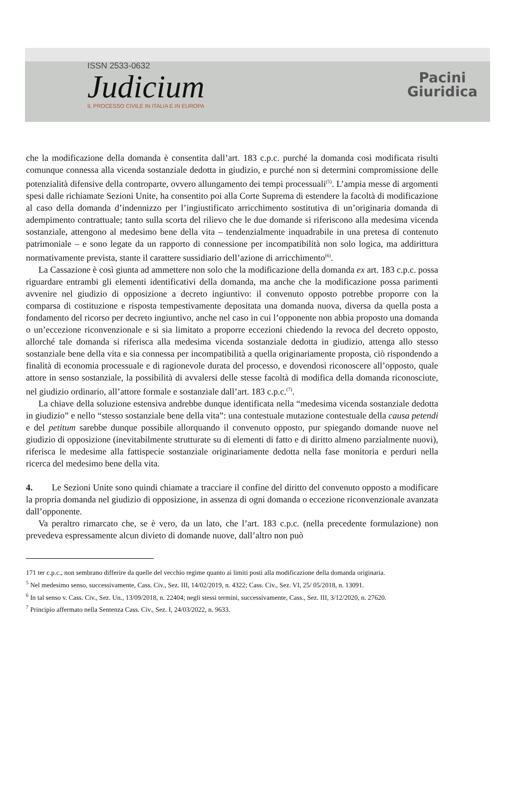ISSN 2533-0632
Judicium
IL PROCESSO CIVILE IN ITALIA E IN EUROPA
Pacini
Giuridica
che la modificazione della domanda è consentita dall’art. 183 c.p.c. purché la domanda così modificata risulti comunque connessa alla vicenda sostanziale dedotta in giudizio, e purché non si determini compromissione delle potenzialità difensive della controparte, ovvero allungamento dei tempi processuali<sup>(5)</sup>. L’ampia messe di argomenti spesi dalle richiamate Sezioni Unite, ha consentito poi alla Corte Suprema di estendere la facoltà di modificazione al caso della domanda d’indennizzo per l’ingiustificato arricchimento sostitutiva di un’originaria domanda di adempimento contrattuale; tanto sulla scorta del rilievo che le due domande si riferiscono alla medesima vicenda sostanziale, attengono al medesimo bene della vita – tendenzialmente inquadrabile in una pretesa di contenuto patrimoniale – e sono legate da un rapporto di connessione per incompatibilità non solo logica, ma addirittura normativamente prevista, stante il carattere sussidiario dell’azione di arricchimento<sup>(6)</sup>.
La Cassazione è così giunta ad ammettere non solo che la modificazione della domanda ex art. 183 c.p.c. possa riguardare entrambi gli elementi identificativi della domanda, ma anche che la modificazione possa parimenti avvenire nel giudizio di opposizione a decreto ingiuntivo: il convenuto opposto potrebbe proporre con la comparsa di costituzione e risposta tempestivamente depositata una domanda nuova, diversa da quella posta a fondamento del ricorso per decreto ingiuntivo, anche nel caso in cui l’opponente non abbia proposto una domanda o un’eccezione riconvenzionale e si sia limitato a proporre eccezioni chiedendo la revoca del decreto opposto, allorché tale domanda si riferisca alla medesima vicenda sostanziale dedotta in giudizio, attenga allo stesso sostanziale bene della vita e sia connessa per incompatibilità a quella originariamente proposta, ciò rispondendo a finalità di economia processuale e di ragionevole durata del processo, e dovendosi riconoscere all’opposto, quale attore in senso sostanziale, la possibilità di avvalersi delle stesse facoltà di modifica della domanda riconosciute, nel giudizio ordinario, all’attore formale e sostanziale dall’art. 183 c.p.c.<sup>(7)</sup>.
La chiave della soluzione estensiva andrebbe dunque identificata nella “medesima vicenda sostanziale dedotta in giudizio” e nello “stesso sostanziale bene della vita”: una contestuale mutazione contestuale della causa petendi e del petitum sarebbe dunque possibile allorquando il convenuto opposto, pur spiegando domande nuove nel giudizio di opposizione (inevitabilmente strutturate su di elementi di fatto e di diritto almeno parzialmente nuovi), riferisca le medesime alla fattispecie sostanziale originariamente dedotta nella fase monitoria e perduri nella ricerca del medesimo bene della vita.
4. Le Sezioni Unite sono quindi chiamate a tracciare il confine del diritto del convenuto opposto a modificare la propria domanda nel giudizio di opposizione, in assenza di ogni domanda o eccezione riconvenzionale avanzata dall’opponente.
Va peraltro rimarcato che, se è vero, da un lato, che l’art. 183 c.p.c. (nella precedente formulazione) non prevedeva espressamente alcun divieto di domande nuove, dall’altro non può
171 ter c.p.c., non sembrano differire da quelle del vecchio regime quanto ai limiti posti alla modificazione della domanda originaria.
<sup>5</sup> Nel medesimo senso, successivamente, Cass. Civ., Sez. III, 14/02/2019, n. 4322; Cass. Civ., Sez. VI, 25/ 05/2018, n. 13091.
<sup>6</sup> In tal senso v. Cass. Civ., Sez. Un., 13/09/2018, n. 22404; negli stessi termini, successivamente, Cass., Sez. III, 3/12/2020, n. 27620.
<sup>7</sup> Principio affermato nella Sentenza Cass. Civ., Sez. I, 24/03/2022, n. 9633.